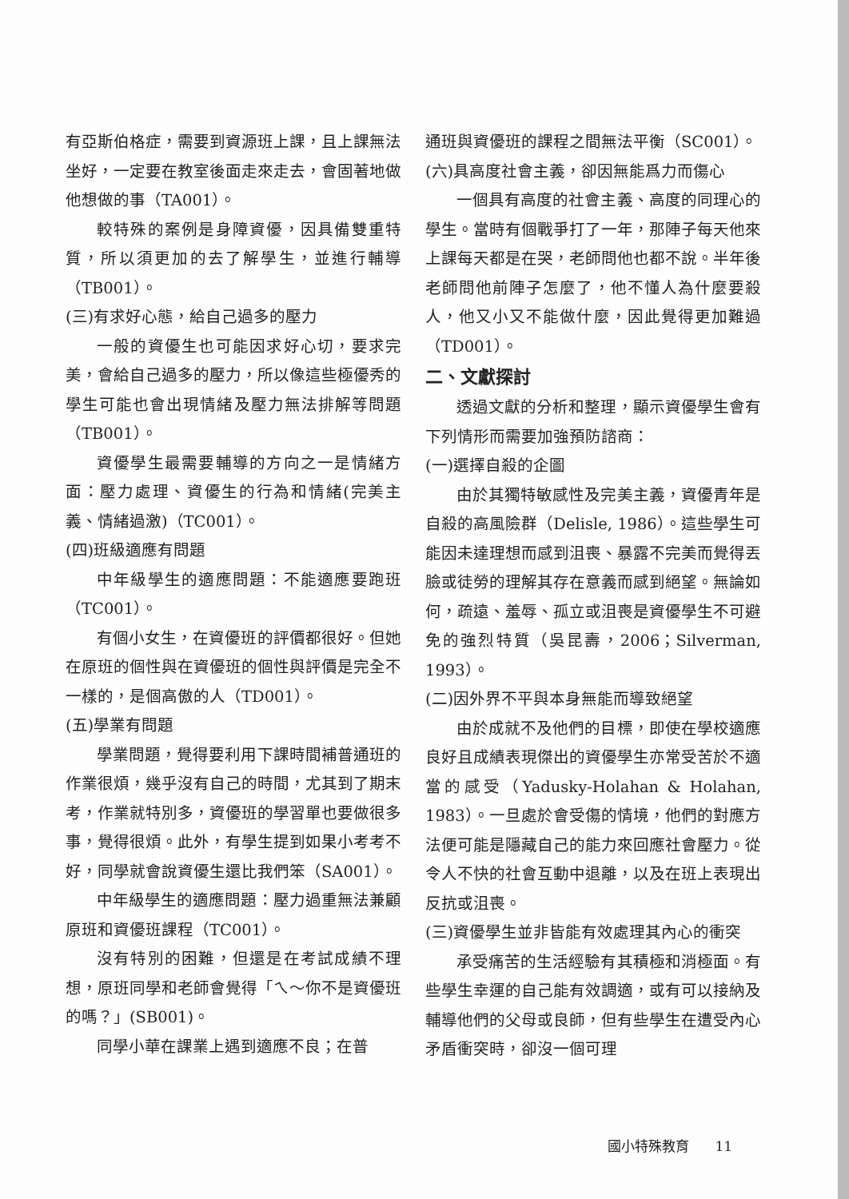有亞斯伯格症，需要到資源班上課，且上課無法坐好，一定要在教室後面走來走去，會固著地做他想做的事（TA001）。
較特殊的案例是身障資優，因具備雙重特質，所以須更加的去了解學生，並進行輔導（TB001）。
(三)有求好心態，給自己過多的壓力
一般的資優生也可能因求好心切，要求完美，會給自己過多的壓力，所以像這些極優秀的學生可能也會出現情緒及壓力無法排解等問題（TB001）。
資優學生最需要輔導的方向之一是情緒方面：壓力處理、資優生的行為和情緒(完美主義、情緒過激)（TC001）。
(四)班級適應有問題
中年級學生的適應問題：不能適應要跑班（TC001）。
有個小女生，在資優班的評價都很好。但她在原班的個性與在資優班的個性與評價是完全不一樣的，是個高傲的人（TD001）。
(五)學業有問題
學業問題，覺得要利用下課時間補普通班的作業很煩，幾乎沒有自己的時間，尤其到了期末考，作業就特別多，資優班的學習單也要做很多事，覺得很煩。此外，有學生提到如果小考考不好，同學就會說資優生還比我們笨（SA001）。
中年級學生的適應問題：壓力過重無法兼顧原班和資優班課程（TC001）。
沒有特別的困難，但還是在考試成績不理想，原班同學和老師會覺得「ㄟ～你不是資優班的嗎？」(SB001)。
同學小華在課業上遇到適應不良；在普
通班與資優班的課程之間無法平衡（SC001）。
(六)具高度社會主義，卻因無能爲力而傷心
一個具有高度的社會主義、高度的同理心的學生。當時有個戰爭打了一年，那陣子每天他來上課每天都是在哭，老師問他也都不說。半年後老師問他前陣子怎麼了，他不懂人為什麼要殺人，他又小又不能做什麼，因此覺得更加難過（TD001）。
二、文獻探討
透過文獻的分析和整理，顯示資優學生會有下列情形而需要加強預防諮商：
(一)選擇自殺的企圖
由於其獨特敏感性及完美主義，資優青年是自殺的高風險群（Delisle, 1986）。這些學生可能因未達理想而感到沮喪、暴露不完美而覺得丟臉或徒勞的理解其存在意義而感到絕望。無論如何，疏遠、羞辱、孤立或沮喪是資優學生不可避免的強烈特質（吳昆壽，2006；Silverman, 1993）。
(二)因外界不平與本身無能而導致絕望
由於成就不及他們的目標，即使在學校適應良好且成績表現傑出的資優學生亦常受苦於不適當的感受（Yadusky-Holahan & Holahan, 1983）。一旦處於會受傷的情境，他們的對應方法便可能是隱藏自己的能力來回應社會壓力。從令人不快的社會互動中退離，以及在班上表現出反抗或沮喪。
(三)資優學生並非皆能有效處理其內心的衝突
承受痛苦的生活經驗有其積極和消極面。有些學生幸運的自己能有效調適，或有可以接納及輔導他們的父母或良師，但有些學生在遭受內心矛盾衝突時，卻沒一個可理
國小特殊教育 11